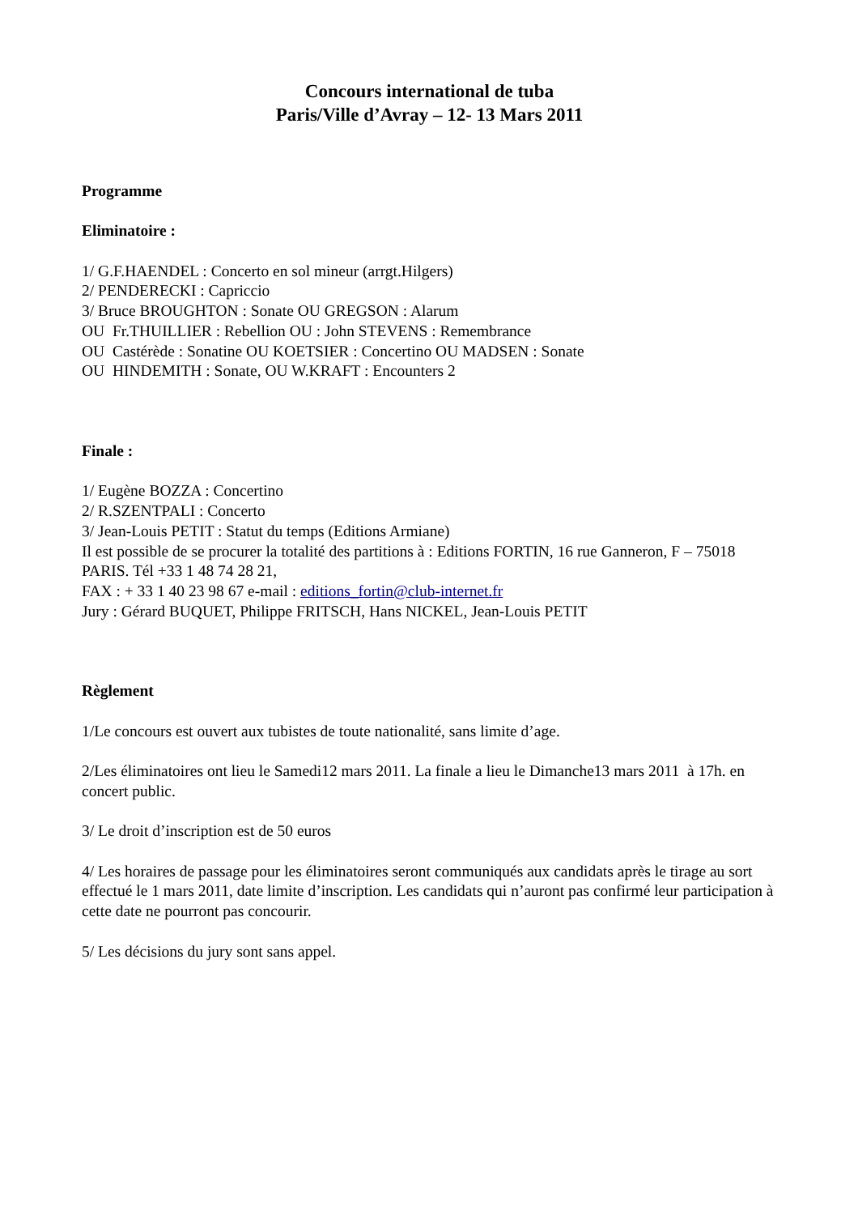Concours international de tuba
Paris/Ville d’Avray – 12- 13 Mars 2011
Programme
Eliminatoire :
1/ G.F.HAENDEL : Concerto en sol mineur (arrgt.Hilgers)
2/ PENDERECKI : Capriccio
3/ Bruce BROUGHTON : Sonate OU GREGSON : Alarum
OU Fr.THUILLIER : Rebellion OU : John STEVENS : Remembrance
OU Castérède : Sonatine OU KOETSIER : Concertino OU MADSEN : Sonate
OU HINDEMITH : Sonate, OU W.KRAFT : Encounters 2
Finale :
1/ Eugène BOZZA : Concertino
2/ R.SZENTPALI : Concerto
3/ Jean-Louis PETIT : Statut du temps (Editions Armiane)
Il est possible de se procurer la totalité des partitions à : Editions FORTIN, 16 rue Ganneron, F – 75018 PARIS. Tél +33 1 48 74 28 21,
FAX : + 33 1 40 23 98 67 e-mail : editions_fortin@club-internet.fr
Jury : Gérard BUQUET, Philippe FRITSCH, Hans NICKEL, Jean-Louis PETIT
Règlement
1/Le concours est ouvert aux tubistes de toute nationalité, sans limite d’age.
2/Les éliminatoires ont lieu le Samedi12 mars 2011. La finale a lieu le Dimanche13 mars 2011 à 17h. en concert public.
3/ Le droit d’inscription est de 50 euros
4/ Les horaires de passage pour les éliminatoires seront communiqués aux candidats après le tirage au sort effectué le 1 mars 2011, date limite d’inscription. Les candidats qui n’auront pas confirmé leur participation à cette date ne pourront pas concourir.
5/ Les décisions du jury sont sans appel.